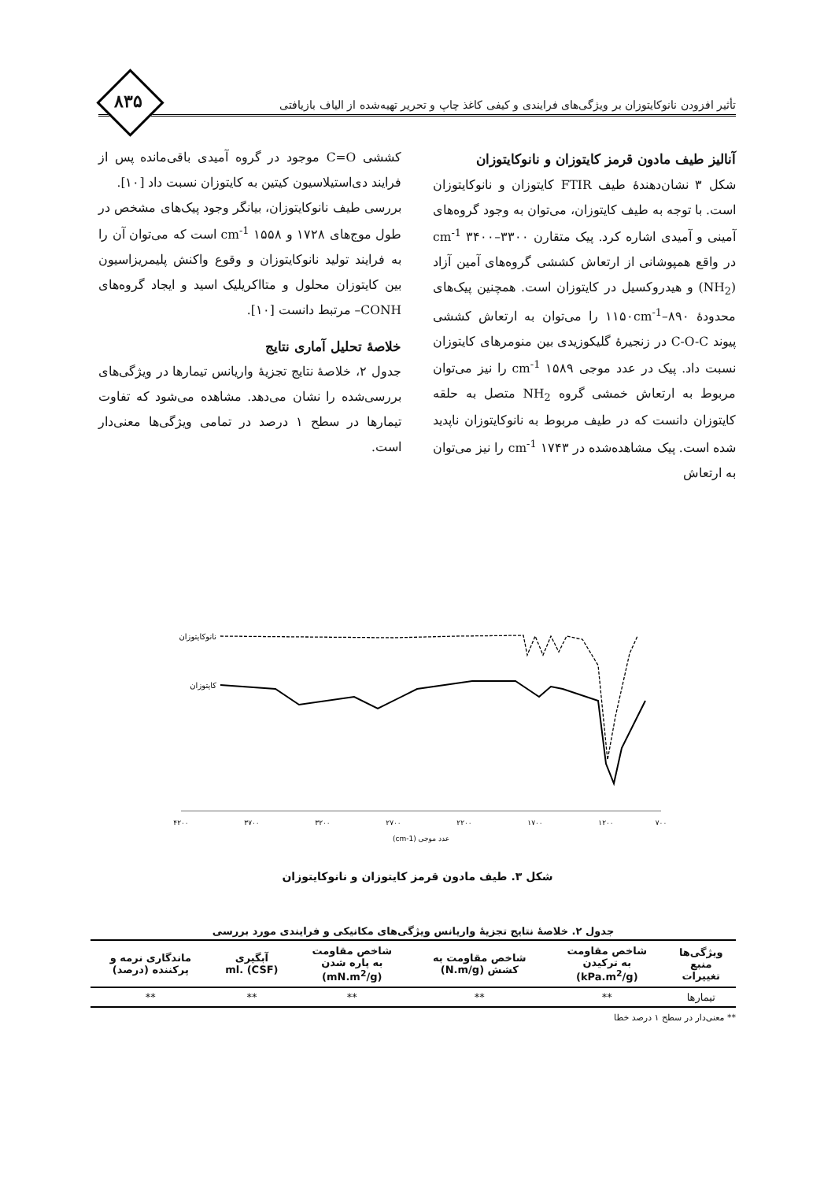۸۳۵
تأثیر افزودن نانوکایتوزان بر ویژگی‌های فرایندی و کیفی کاغذ چاپ و تحریر تهیه‌شده از الیاف بازیافتی
آنالیز طیف مادون قرمز کایتوزان و نانوکایتوزان
شکل ۳ نشان‌دهندۀ طیف FTIR کایتوزان و نانوکایتوزان است. با توجه به طیف کایتوزان، می‌توان به وجود گروه‌های آمینی و آمیدی اشاره کرد. پیک متقارن cm<sup>-1</sup> ۳۴۰۰–۳۳۰۰ در واقع همپوشانی از ارتعاش کششی گروه‌های آمین آزاد (NH<sub>2</sub>) و هیدروکسیل در کایتوزان است. همچنین پیک‌های محدودۀ ۸۹۰–۱۱۵۰cm<sup>-1</sup> را می‌توان به ارتعاش کششی پیوند C-O-C در زنجیرۀ گلیکوزیدی بین منومرهای کایتوزان نسبت داد. پیک در عدد موجی ۱۵۸۹ cm<sup>-1</sup> را نیز می‌توان مربوط به ارتعاش خمشی گروه NH<sub>2</sub> متصل به حلقه کایتوزان دانست که در طیف مربوط به نانوکایتوزان ناپدید شده است. پیک مشاهده‌شده در ۱۷۴۳ cm<sup>-1</sup> را نیز می‌توان به ارتعاش
کششی C=O موجود در گروه آمیدی باقی‌مانده پس از فرایند دی‌استیلاسیون کیتین به کایتوزان نسبت داد [۱۰].
بررسی طیف نانوکایتوزان، بیانگر وجود پیک‌های مشخص در طول موج‌های ۱۷۲۸ و ۱۵۵۸ cm<sup>-1</sup> است که می‌توان آن را به فرایند تولید نانوکایتوزان و وقوع واکنش پلیمریزاسیون بین کایتوزان محلول و متااکریلیک اسید و ایجاد گروه‌های CONH– مرتبط دانست [۱۰].
خلاصۀ تحلیل آماری نتایج
جدول ۲، خلاصۀ نتایج تجزیۀ واریانس تیمارها در ویژگی‌های بررسی‌شده را نشان می‌دهد. مشاهده می‌شود که تفاوت تیمارها در سطح ۱ درصد در تمامی ویژگی‌ها معنی‌دار است.
نانوکایتوزان
کایتوزان
۴۲۰۰
۳۷۰۰
۳۲۰۰
۲۷۰۰
۲۲۰۰
۱۷۰۰
۱۲۰۰
۷۰۰
عدد موجی (cm-1)
شکل ۳. طیف مادون قرمز کایتوزان و نانوکایتوزان
جدول ۲. خلاصۀ نتایج تجزیۀ واریانس ویژگی‌های مکانیکی و فرایندی مورد بررسی
| ویژگی‌ها منبع تغییرات | شاخص مقاومت به ترکیدن (kPa.m<sup>2</sup>/g) | شاخص مقاومت به کشش (N.m/g) | شاخص مقاومت به پاره شدن (mN.m<sup>2</sup>/g) | آبگیری ml. (CSF) | ماندگاری نرمه و پرکننده (درصد) |
| --- | --- | --- | --- | --- | --- |
| تیمارها | ** | ** | ** | ** | ** |
** معنی‌دار در سطح ۱ درصد خطا